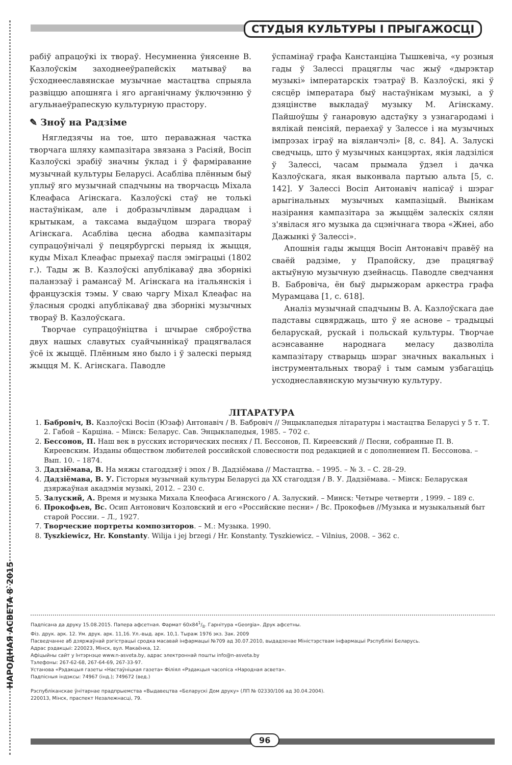СТУДЫЯ КУЛЬТУРЫ І ПРЫГАЖОСЦІ
рабіў апрацоўкі іх твораў. Несумненна ўнясенне В. Казлоўскім заходнееўрапейскіх матываў ва ўсходнееславянскае музычнае мастацтва спрыяла развіццю апошняга і яго арганічнаму ўключэнню ў агульнаеўрапескую культурную прастору.
✎ Зноў на Радзіме
Нягледзячы на тое, што пераважная частка творчага шляху кампазітара звязана з Расіяй, Восіп Казлоўскі зрабіў значны ўклад і ў фарміраванне музычнай культуры Беларусі. Асабліва плённым быў уплыў яго музычнай спадчыны на творчасць Міхала Клеафаса Агінскага. Казлоўскі стаў не толькі настаўнікам, але і добразычлівым дарадцам і крытыкам, а таксама выдаўцом шэрага твораў Агінскага. Асабліва цесна абодва кампазітары супрацоўнічалі ў пецярбургскі перыяд іх жыцця, куды Міхал Клеафас прыехаў пасля эміграцыі (1802 г.). Тады ж В. Казлоўскі апублікаваў два зборнікі паланэзаў і рамансаў М. Агінскага на італьянскія і французскія тэмы. У сваю чаргу Міхал Клеафас на ўласныя сродкі апублікаваў два зборнікі музычных твораў В. Казлоўскага.
Творчае супрацоўніцтва і шчырае сяброўства двух нашых славутых суайчыннікаў працягвалася ўсё іх жыццё. Плённым яно было і ў залескі перыяд жыцця М. К. Агінскага. Паводле
ўспамінаў графа Канстанціна Тышкевіча, «у розныя гады ў Залессі працяглы час жыў «дырэктар музыкі» імператарскіх тэатраў В. Казлоўскі, які ў сясцёр імператара быў настаўнікам музыкі, а ў дзяцінстве выкладаў музыку М. Агінскаму. Пайшоўшы ў ганаровую адстаўку з узнагародамі і вялікай пенсіяй, пераехаў у Залессе і на музычных імпрэзах іграў на віяланчэлі» [8, с. 84]. А. Залускі сведчыць, што ў музычных канцэртах, якія ладзіліся ў Залессі, часам прымала ўдзел і дачка Казлоўскага, якая выконвала партыю альта [5, с. 142]. У Залессі Восіп Антонавіч напісаў і шэраг арыгінальных музычных кампазіцый. Вынікам назірання кампазітара за жыццём залескіх сялян з'явілася яго музыка да сцэнічнага твора «Жнеі, або Дажынкі ў Залессі».
Апошнія гады жыцця Восіп Антонавіч правёў на сваёй радзіме, у Прапойску, дзе працягваў актыўную музычную дзейнасць. Паводле сведчання В. Бабровіча, ён быў дырыжорам аркестра графа Мурамцава [1, с. 618].
Аналіз музычнай спадчыны В. А. Казлоўскага дае падставы сцвярджаць, што ў яе аснове – традыцыі беларускай, рускай і польскай культуры. Творчае асэнсаванне народнага меласу дазволіла кампазітару стварыць шэраг значных вакальных і інструментальных твораў і тым самым узбагаціць усходнеславянскую музычную культуру.
ЛІТАРАТУРА
1. Бабровіч, В. Казлоўскі Восіп (Юзаф) Антонавіч / В. Бабровіч // Энцыклапедыя літаратуры і мастацтва Беларусі у 5 т. Т. 2. Габой – Карціна. – Мінск: Беларус. Сав. Энцыклапедыя, 1985. – 702 с.
2. Бессонов, П. Наш век в русских исторических песнях / П. Бессонов, П. Киреевский // Песни, собранные П. В. Киреевским. Изданы обществом любителей российской словесности под редакцией и с дополнением П. Бессонова. – Вып. 10. – 1874.
3. Дадзіёмава, В. На мяжы стагоддзяў і эпох / В. Дадзіёмава // Мастацтва. – 1995. – № 3. – С. 28–29.
4. Дадзіёмава, В. У. Гісторыя музычнай культуры Беларусі да ХХ стагоддзя / В. У. Дадзіёмава. – Мінск: Беларуская дзяржаўная акадэмія музыкі, 2012. – 230 с.
5. Залуский, А. Время и музыка Михала Клеофаса Агинского / А. Залуский. – Минск: Четыре четверти , 1999. – 189 с.
6. Прокофьев, Вс. Осип Антонович Козловский и его «Российские песни» / Вс. Прокофьев //Музыка и музыкальный быт старой России. – Л., 1927.
7. Творческие портреты композиторов. – М.: Музыка. 1990.
8. Tyszkiewicz, Hr. Konstanty. Wilija i jej brzegi / Hr. Konstanty. Tyszkiewicz. – Vilnius, 2008. – 362 c.
НАРОДНАЯ АСВЕТА 8`2015
Падпісана да друку 15.08.2015. Папера афсетная. Фармат 60x841/8. Гарнітура «Georgia». Друк афсетны.
Фіз. друк. арк. 12. Ум. друк. арк. 11,16. Ул.-выд. арк. 10,1. Тыраж 1976 экз. Зак. 2009
Пасведчанне аб дзяржаўнай рэгістрацыі сродка масавай інфармацыі №709 ад 30.07.2010, выдадзенае Міністэрствам інфармацыі Рэспублікі Беларусь.
Адрас рэдакцыі: 220023, Мінск, вул. Макаёнка, 12.
Афіцыйны сайт у Інтэрнэце www.n-asveta.by, адрас электроннай пошты info@n-asveta.by
Тэлефоны: 267-62-68, 267-64-69, 267-33-97.
Установа «Рэдакцыя газеты «Настаўніцкая газета» Філіял «Рэдакцыя часопіса «Народная асвета».
Падпісныя індэксы: 74967 (інд.); 749672 (вед.)
Рэспубліканскае ўнітарнае прадпрыемства «Выдавецтва «Беларускі Дом друку» (ЛП № 02330/106 ад 30.04.2004).
220013, Мінск, праспект Незалежнасці, 79.
96